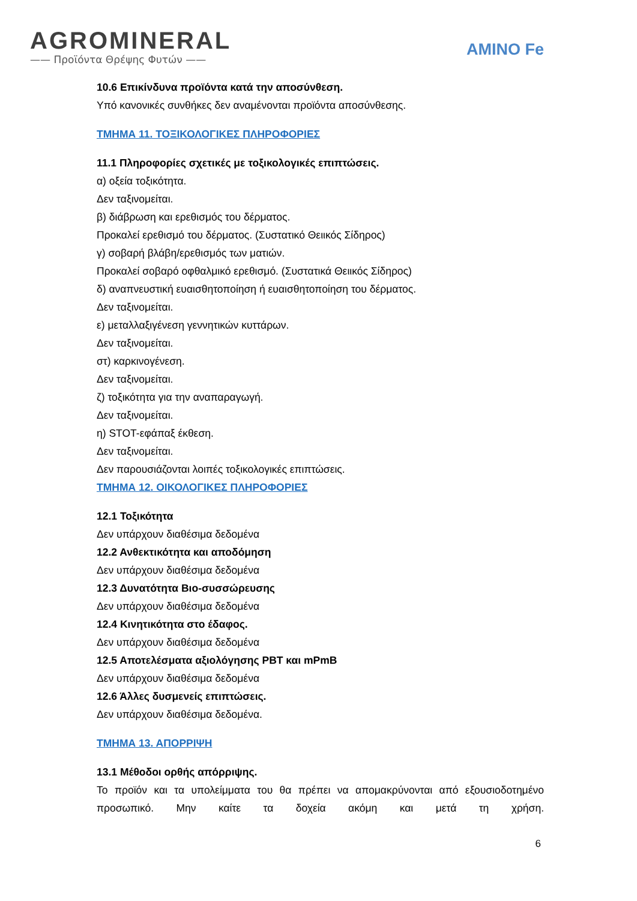AGROMINERAL
—— Προϊόντα Θρέψης Φυτών ——
AMINO Fe
10.6 Επικίνδυνα προϊόντα κατά την αποσύνθεση.
Υπό κανονικές συνθήκες δεν αναμένονται προϊόντα αποσύνθεσης.
ΤΜΗΜΑ 11. ΤΟΞΙΚΟΛΟΓΙΚΕΣ ΠΛΗΡΟΦΟΡΙΕΣ
11.1 Πληροφορίες σχετικές με τοξικολογικές επιπτώσεις.
α) οξεία τοξικότητα.
Δεν ταξινομείται.
β) διάβρωση και ερεθισμός του δέρματος.
Προκαλεί ερεθισμό του δέρματος. (Συστατικό Θειικός Σίδηρος)
γ) σοβαρή βλάβη/ερεθισμός των ματιών.
Προκαλεί σοβαρό οφθαλμικό ερεθισμό. (Συστατικά Θειικός Σίδηρος)
δ) αναπνευστική ευαισθητοποίηση ή ευαισθητοποίηση του δέρματος.
Δεν ταξινομείται.
ε) μεταλλαξιγένεση γεννητικών κυττάρων.
Δεν ταξινομείται.
στ) καρκινογένεση.
Δεν ταξινομείται.
ζ) τοξικότητα για την αναπαραγωγή.
Δεν ταξινομείται.
η) STOT-εφάπαξ έκθεση.
Δεν ταξινομείται.
Δεν παρουσιάζονται λοιπές τοξικολογικές επιπτώσεις.
ΤΜΗΜΑ 12. ΟΙΚΟΛΟΓΙΚΕΣ ΠΛΗΡΟΦΟΡΙΕΣ
12.1 Τοξικότητα
Δεν υπάρχουν διαθέσιμα δεδομένα
12.2 Ανθεκτικότητα και αποδόμηση
Δεν υπάρχουν διαθέσιμα δεδομένα
12.3 Δυνατότητα Βιο-συσσώρευσης
Δεν υπάρχουν διαθέσιμα δεδομένα
12.4 Κινητικότητα στο έδαφος.
Δεν υπάρχουν διαθέσιμα δεδομένα
12.5 Αποτελέσματα αξιολόγησης PBT και mPmB
Δεν υπάρχουν διαθέσιμα δεδομένα
12.6 Άλλες δυσμενείς επιπτώσεις.
Δεν υπάρχουν διαθέσιμα δεδομένα.
ΤΜΗΜΑ 13. ΑΠΟΡΡΙΨΗ
13.1 Μέθοδοι ορθής απόρριψης.
Το προϊόν και τα υπολείμματα του θα πρέπει να απομακρύνονται από εξουσιοδοτημένο προσωπικό. Μην καίτε τα δοχεία ακόμη και μετά τη χρήση.
6